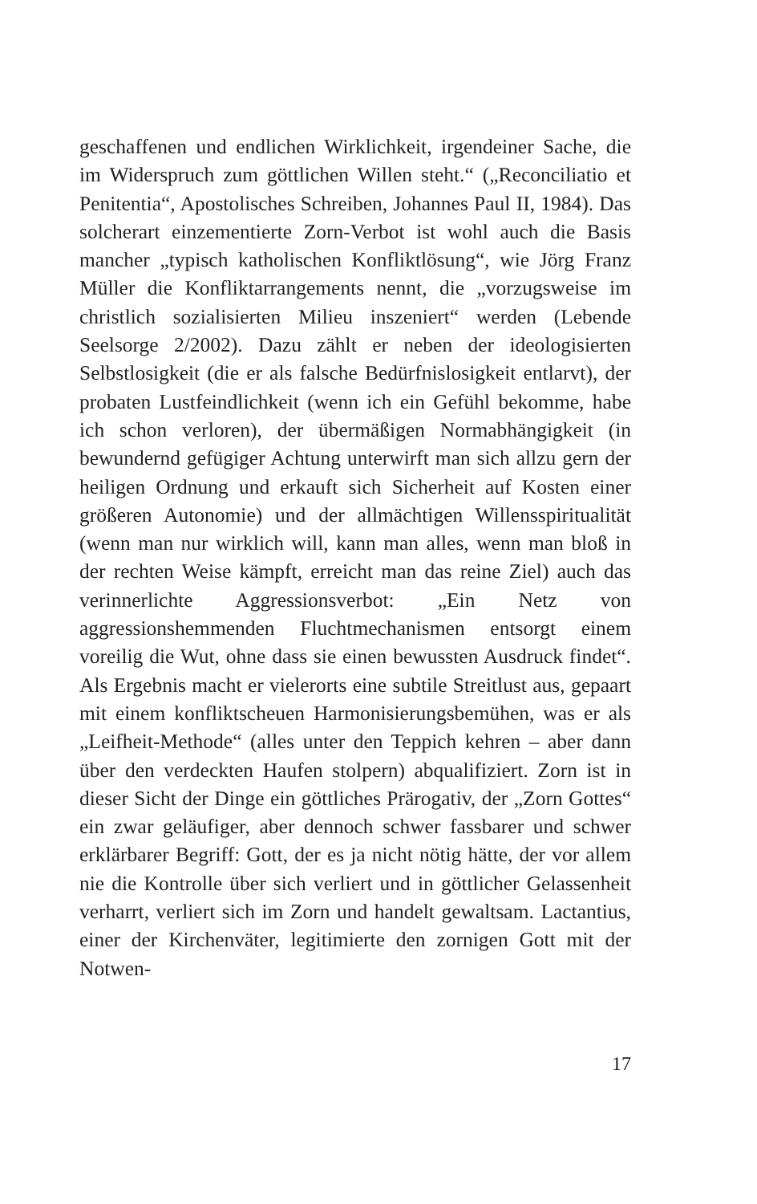geschaffenen und endlichen Wirklichkeit, irgendeiner Sache, die im Widerspruch zum göttlichen Willen steht.“ („Reconciliatio et Penitentia“, Apostolisches Schreiben, Johannes Paul II, 1984). Das solcherart einzementierte Zorn-Verbot ist wohl auch die Basis mancher „typisch katholischen Konfliktlösung“, wie Jörg Franz Müller die Konfliktarrangements nennt, die „vorzugsweise im christlich sozialisierten Milieu inszeniert“ werden (Lebende Seelsorge 2/2002). Dazu zählt er neben der ideologisierten Selbstlosigkeit (die er als falsche Bedürfnislosigkeit entlarvt), der probaten Lustfeindlichkeit (wenn ich ein Gefühl bekomme, habe ich schon verloren), der übermäßigen Normabhängigkeit (in bewundernd gefügiger Achtung unterwirft man sich allzu gern der heiligen Ordnung und erkauft sich Sicherheit auf Kosten einer größeren Autonomie) und der allmächtigen Willensspiritualität (wenn man nur wirklich will, kann man alles, wenn man bloß in der rechten Weise kämpft, erreicht man das reine Ziel) auch das verinnerlichte Aggressionsverbot: „Ein Netz von aggressionshemmenden Fluchtmechanismen entsorgt einem voreilig die Wut, ohne dass sie einen bewussten Ausdruck findet“. Als Ergebnis macht er vielerorts eine subtile Streitlust aus, gepaart mit einem konfliktscheuen Harmonisierungsbemühen, was er als „Leifheit-Methode“ (alles unter den Teppich kehren – aber dann über den verdeckten Haufen stolpern) abqualifiziert. Zorn ist in dieser Sicht der Dinge ein göttliches Prärogativ, der „Zorn Gottes“ ein zwar geläufiger, aber dennoch schwer fassbarer und schwer erklärbarer Begriff: Gott, der es ja nicht nötig hätte, der vor allem nie die Kontrolle über sich verliert und in göttlicher Gelassenheit verharrt, verliert sich im Zorn und handelt gewaltsam. Lactantius, einer der Kirchenväter, legitimierte den zornigen Gott mit der Notwen-
17